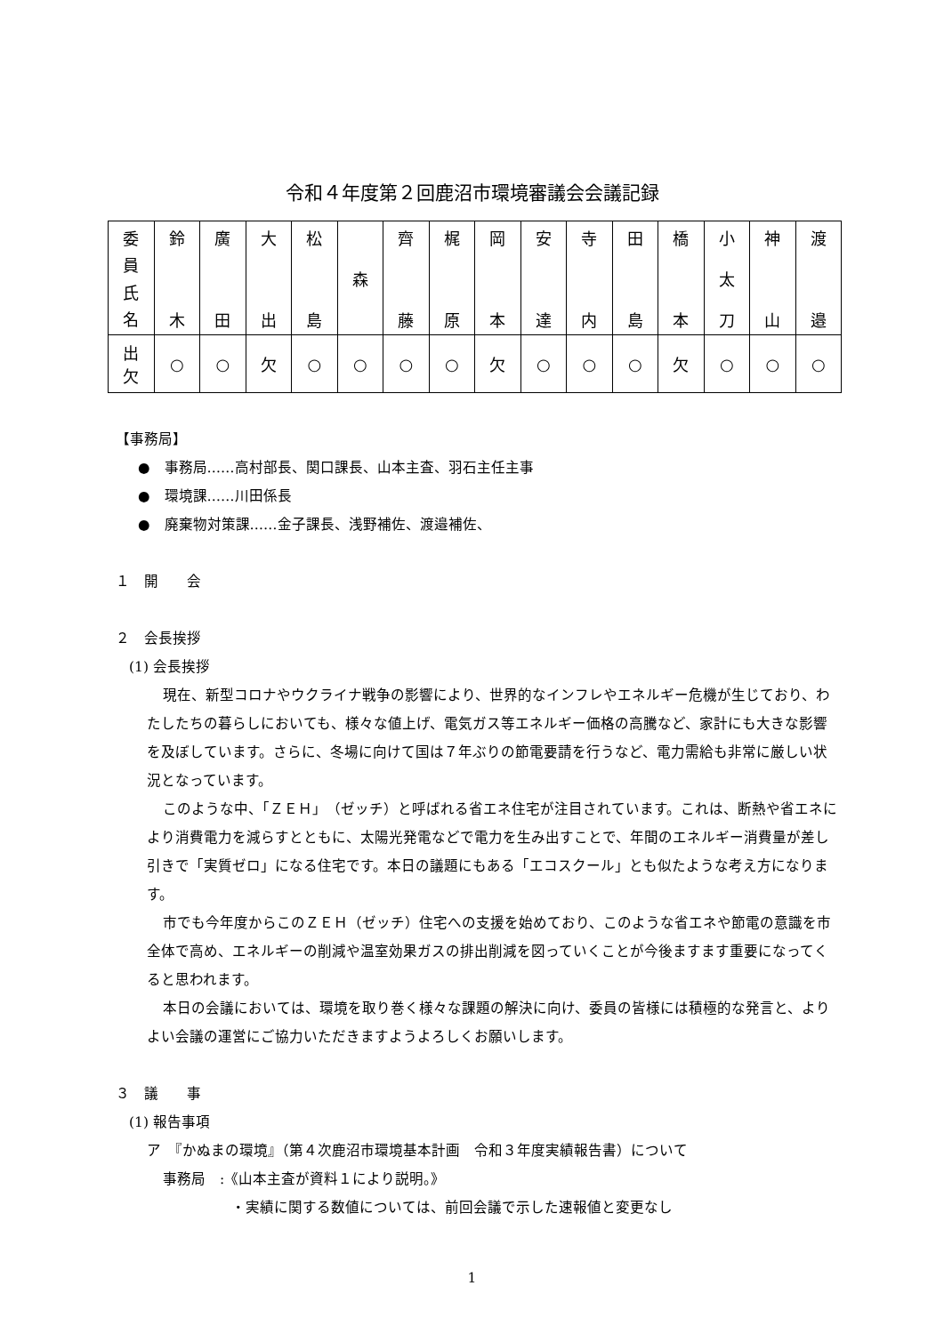令和４年度第２回鹿沼市環境審議会会議記録
| 委 員 氏 名 | 鈴 木 | 廣 田 | 大 出 | 松 島 | 森 | 齊 藤 | 梶 原 | 岡 本 | 安 達 | 寺 内 | 田 島 | 橋 本 | 小 太 刀 | 神 山 | 渡 邉 |
| 出 欠 | ○ | ○ | 欠 | ○ | ○ | ○ | ○ | 欠 | ○ | ○ | ○ | 欠 | ○ | ○ | ○ |
【事務局】
●　事務局……高村部長、関口課長、山本主査、羽石主任主事
●　環境課……川田係長
●　廃棄物対策課……金子課長、浅野補佐、渡邉補佐、
１　開　　会
２　会長挨拶
(1) 会長挨拶
現在、新型コロナやウクライナ戦争の影響により、世界的なインフレやエネルギー危機が生じており、わたしたちの暮らしにおいても、様々な値上げ、電気ガス等エネルギー価格の高騰など、家計にも大きな影響を及ぼしています。さらに、冬場に向けて国は７年ぶりの節電要請を行うなど、電力需給も非常に厳しい状況となっています。
このような中、「ＺＥＨ」（ゼッチ）と呼ばれる省エネ住宅が注目されています。これは、断熱や省エネにより消費電力を減らすとともに、太陽光発電などで電力を生み出すことで、年間のエネルギー消費量が差し引きで「実質ゼロ」になる住宅です。本日の議題にもある「エコスクール」とも似たような考え方になります。
市でも今年度からこのＺＥＨ（ゼッチ）住宅への支援を始めており、このような省エネや節電の意識を市全体で高め、エネルギーの削減や温室効果ガスの排出削減を図っていくことが今後ますます重要になってくると思われます。
本日の会議においては、環境を取り巻く様々な課題の解決に向け、委員の皆様には積極的な発言と、よりよい会議の運営にご協力いただきますようよろしくお願いします。
３　議　　事
(1) 報告事項
ア　『かぬまの環境』（第４次鹿沼市環境基本計画　令和３年度実績報告書）について
事務局　:《山本主査が資料１により説明。》
・実績に関する数値については、前回会議で示した速報値と変更なし
1